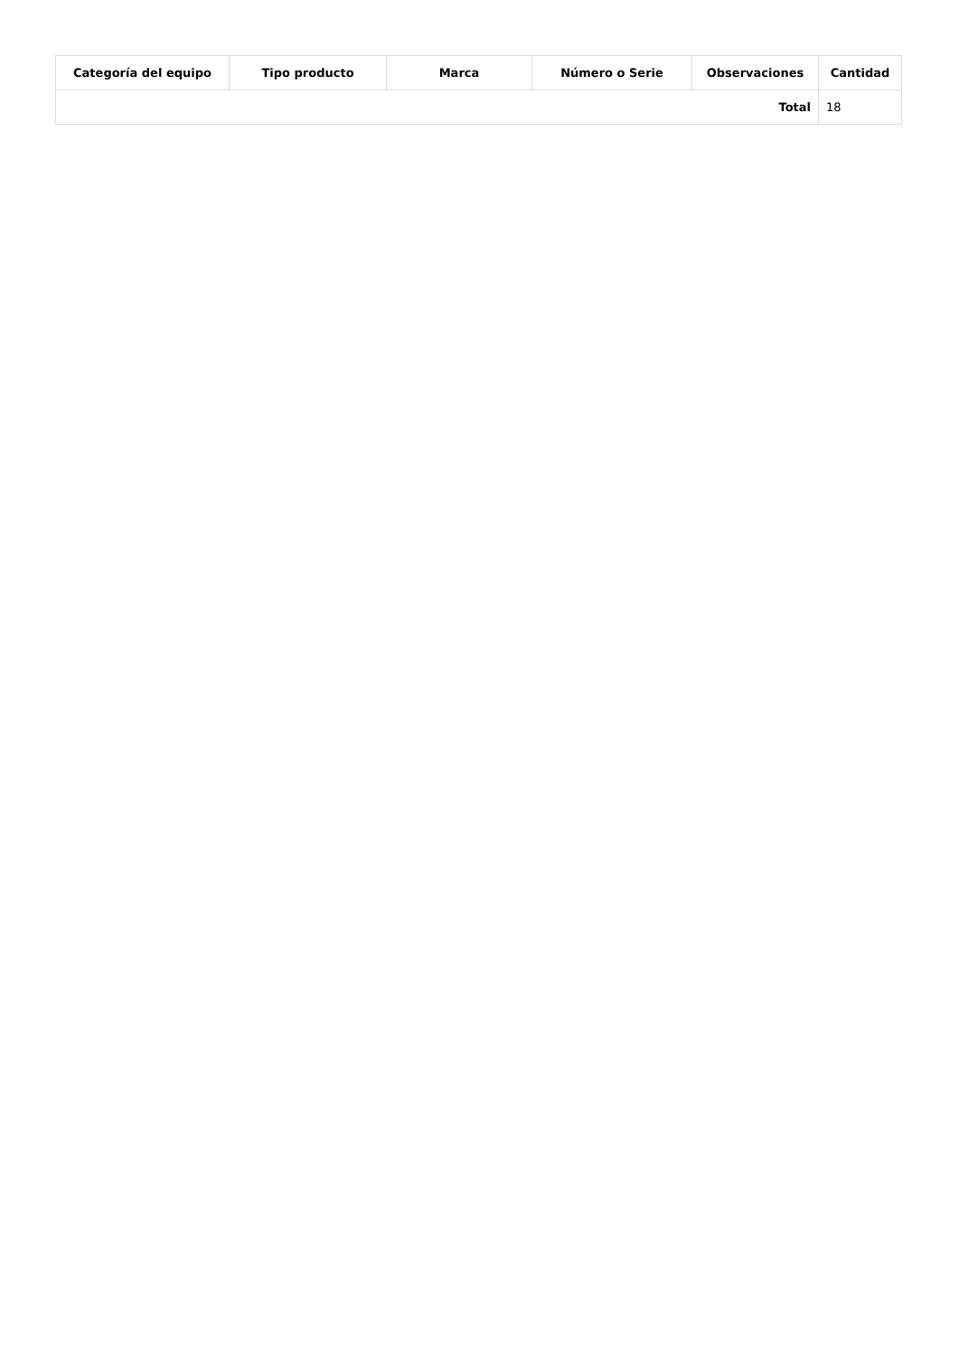| Categoría del equipo | Tipo producto | Marca | Número o Serie | Observaciones | Cantidad |
| --- | --- | --- | --- | --- | --- |
| Total | | | | | 18 |